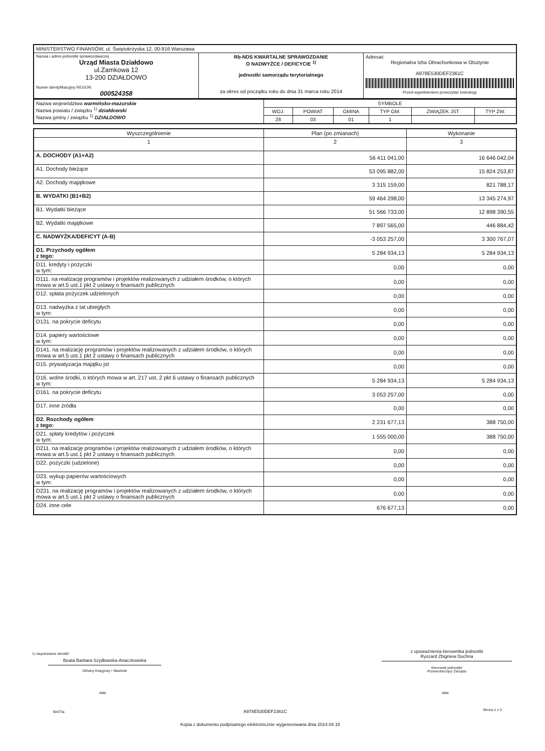| MINISTERSTWO FINANSÓW, ul. Świętokrzyska 12, 00-916 Warszawa | | |
| Nazwa i adres jednostki sprawozdawczej Urząd Miasta Działdowo ul.Zamkowa 12 13-200 DZIAŁDOWO Numer identyfikacyjny REGON 000524358 | Rb-NDS KWARTALNE SPRAWOZDANIE O NADWYŻCE / DEFICYCIE <sup>1)</sup> jednostki samorządu terytorialnego za okres od początku roku do dnia 31 marca roku 2014 | Adresat: Regionalna Izba Obrachunkowa w Olsztynie A978E530DEF2361C Przed wypełnieniem przeczytać instrukcję |
| Nazwa województwa warmińsko-mazurskie Nazwa powiatu / związku <sup>1)</sup> działdowski Nazwa gminy / związku <sup>1)</sup> DZIAŁDOWO | SYMBOLE | | | | | |
| | WOJ. | POWIAT | GMINA | TYP GM. | ZWIĄZEK JST | TYP ZW. |
| | 28 | 03 | 01 | 1 | | |
| Wyszczególnienie | Plan (po zmianach) | Wykonanie |
| --- | --- | --- |
| 1 | 2 | 3 |
| A. DOCHODY (A1+A2) | 56 411 041,00 | 16 646 042,04 |
| A1. Dochody bieżące | 53 095 882,00 | 15 824 253,87 |
| A2. Dochody majątkowe | 3 315 159,00 | 821 788,17 |
| B. WYDATKI (B1+B2) | 59 464 298,00 | 13 345 274,97 |
| B1. Wydatki bieżące | 51 566 733,00 | 12 898 390,55 |
| B2. Wydatki majątkowe | 7 897 565,00 | 446 884,42 |
| C. NADWYŻKA/DEFICYT (A-B) | -3 053 257,00 | 3 300 767,07 |
| D1. Przychody ogółem z tego: | 5 284 934,13 | 5 284 934,13 |
| D11. kredyty i pożyczki w tym: | 0,00 | 0,00 |
| D111. na realizację programów i projektów realizowanych z udziałem środków, o których mowa w art.5 ust.1 pkt 2 ustawy o finansach publicznych | 0,00 | 0,00 |
| D12. spłata pożyczek udzielonych | 0,00 | 0,00 |
| D13. nadwyżka z lat ubiegłych w tym: | 0,00 | 0,00 |
| D131. na pokrycie deficytu | 0,00 | 0,00 |
| D14. papiery wartościowe w tym: | 0,00 | 0,00 |
| D141. na realizację programów i projektów realizowanych z udziałem środków, o których mowa w art.5 ust.1 pkt 2 ustawy o finansach publicznych | 0,00 | 0,00 |
| D15. prywatyzacja majątku jst | 0,00 | 0,00 |
| D16. wolne środki, o których mowa w art. 217 ust. 2 pkt 6 ustawy o finansach publicznych w tym: | 5 284 934,13 | 5 284 934,13 |
| D161. na pokrycie deficytu | 3 053 257,00 | 0,00 |
| D17. inne źródła | 0,00 | 0,00 |
| D2. Rozchody ogółem z tego: | 2 231 677,13 | 388 750,00 |
| D21. spłaty kredytów i pożyczek w tym: | 1 555 000,00 | 388 750,00 |
| D211. na realizację programów i projektów realizowanych z udziałem środków, o których mowa w art.5 ust.1 pkt 2 ustawy o finansach publicznych | 0,00 | 0,00 |
| D22. pożyczki (udzielone) | 0,00 | 0,00 |
| D23. wykup papierów wartościowych w tym: | 0,00 | 0,00 |
| D231. na realizację programów i projektów realizowanych z udziałem środków, o których mowa w art.5 ust.1 pkt 2 ustawy o finansach publicznych | 0,00 | 0,00 |
| D24. inne cele | 676 677,13 | 0,00 |
1) niepotrzebne skreślić
Beata Barbara Szydłowska-Anaczkowska
Główny Księgowy / Skarbnik
z upoważnienia kierownika jednostki
Ryszard Zbigniew Duchna
Kierownik jednostki/
Przewodniczący Zarządu
data data
BeSTia A978E530DEF2361C Strona 1 z 3
Kopia z dokumentu podpisanego elektronicznie wygenerowana dnia 2014.04.18